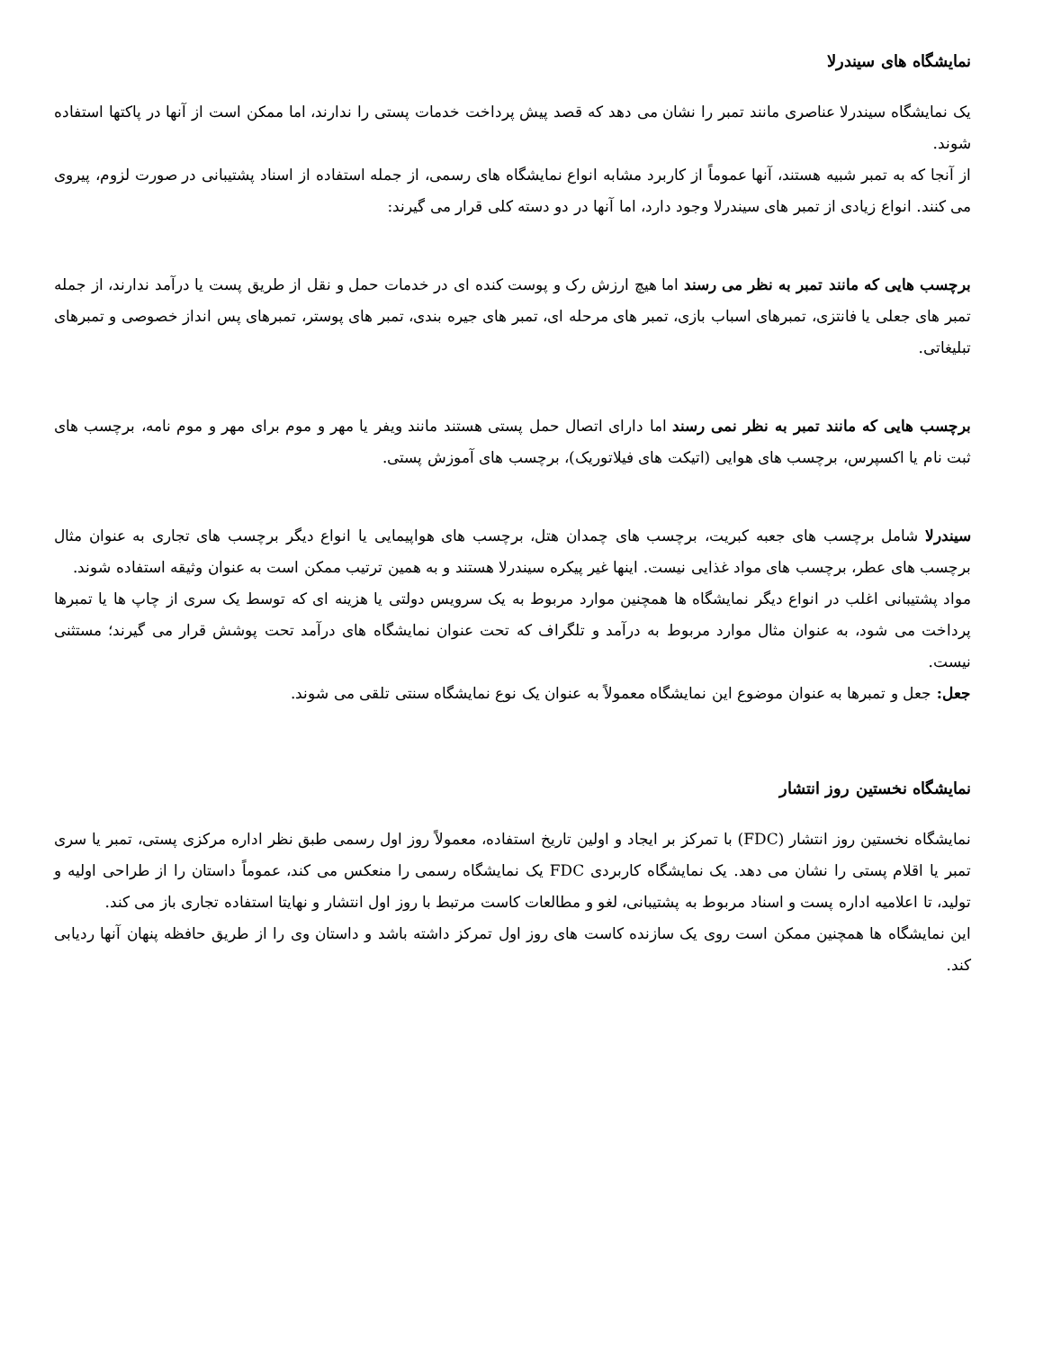نمایشگاه های سیندرلا
یک نمایشگاه سیندرلا عناصری مانند تمبر را نشان می دهد که قصد پیش پرداخت خدمات پستی را ندارند، اما ممکن است از آنها در پاکتها استفاده شوند.
از آنجا که به تمبر شبیه هستند، آنها عموماً از کاربرد مشابه انواع نمایشگاه های رسمی، از جمله استفاده از اسناد پشتیبانی در صورت لزوم، پیروی می کنند. انواع زیادی از تمبر های سیندرلا وجود دارد، اما آنها در دو دسته کلی قرار می گیرند:
برچسب هایی که مانند تمبر به نظر می رسند اما هیچ ارزش رک و پوست کنده ای در خدمات حمل و نقل از طریق پست یا درآمد ندارند، از جمله تمبر های جعلی یا فانتزی، تمبرهای اسباب بازی، تمبر های مرحله ای، تمبر های جیره بندی، تمبر های پوستر، تمبرهای پس انداز خصوصی و تمبرهای تبلیغاتی.
برچسب هایی که مانند تمبر به نظر نمی رسند اما دارای اتصال حمل پستی هستند مانند ویفر یا مهر و موم برای مهر و موم نامه، برچسب های ثبت نام یا اکسپرس، برچسب های هوایی (اتیکت های فیلاتوریک)، برچسب های آموزش پستی.
سیندرلا شامل برچسب های جعبه کبریت، برچسب های چمدان هتل، برچسب های هواپیمایی یا انواع دیگر برچسب های تجاری به عنوان مثال برچسب های عطر، برچسب های مواد غذایی نیست. اینها غیر پیکره سیندرلا هستند و به همین ترتیب ممکن است به عنوان وثیقه استفاده شوند.
مواد پشتیبانی اغلب در انواع دیگر نمایشگاه ها همچنین موارد مربوط به یک سرویس دولتی یا هزینه ای که توسط یک سری از چاپ ها یا تمبرها پرداخت می شود، به عنوان مثال موارد مربوط به درآمد و تلگراف که تحت عنوان نمایشگاه های درآمد تحت پوشش قرار می گیرند؛ مستثنی نیست.
جعل: جعل و تمبرها به عنوان موضوع این نمایشگاه معمولاً به عنوان یک نوع نمایشگاه سنتی تلقی می شوند.
نمایشگاه نخستین روز انتشار
نمایشگاه نخستین روز انتشار (FDC) با تمرکز بر ایجاد و اولین تاریخ استفاده، معمولاً روز اول رسمی طبق نظر اداره مرکزی پستی، تمبر یا سری تمبر یا اقلام پستی را نشان می دهد. یک نمایشگاه کاربردی FDC یک نمایشگاه رسمی را منعکس می کند، عموماً داستان را از طراحی اولیه و تولید، تا اعلامیه اداره پست و اسناد مربوط به پشتیبانی، لغو و مطالعات کاست مرتبط با روز اول انتشار و نهایتا استفاده تجاری باز می کند.
این نمایشگاه ها همچنین ممکن است روی یک سازنده کاست های روز اول تمرکز داشته باشد و داستان وی را از طریق حافظه پنهان آنها ردیابی کند.